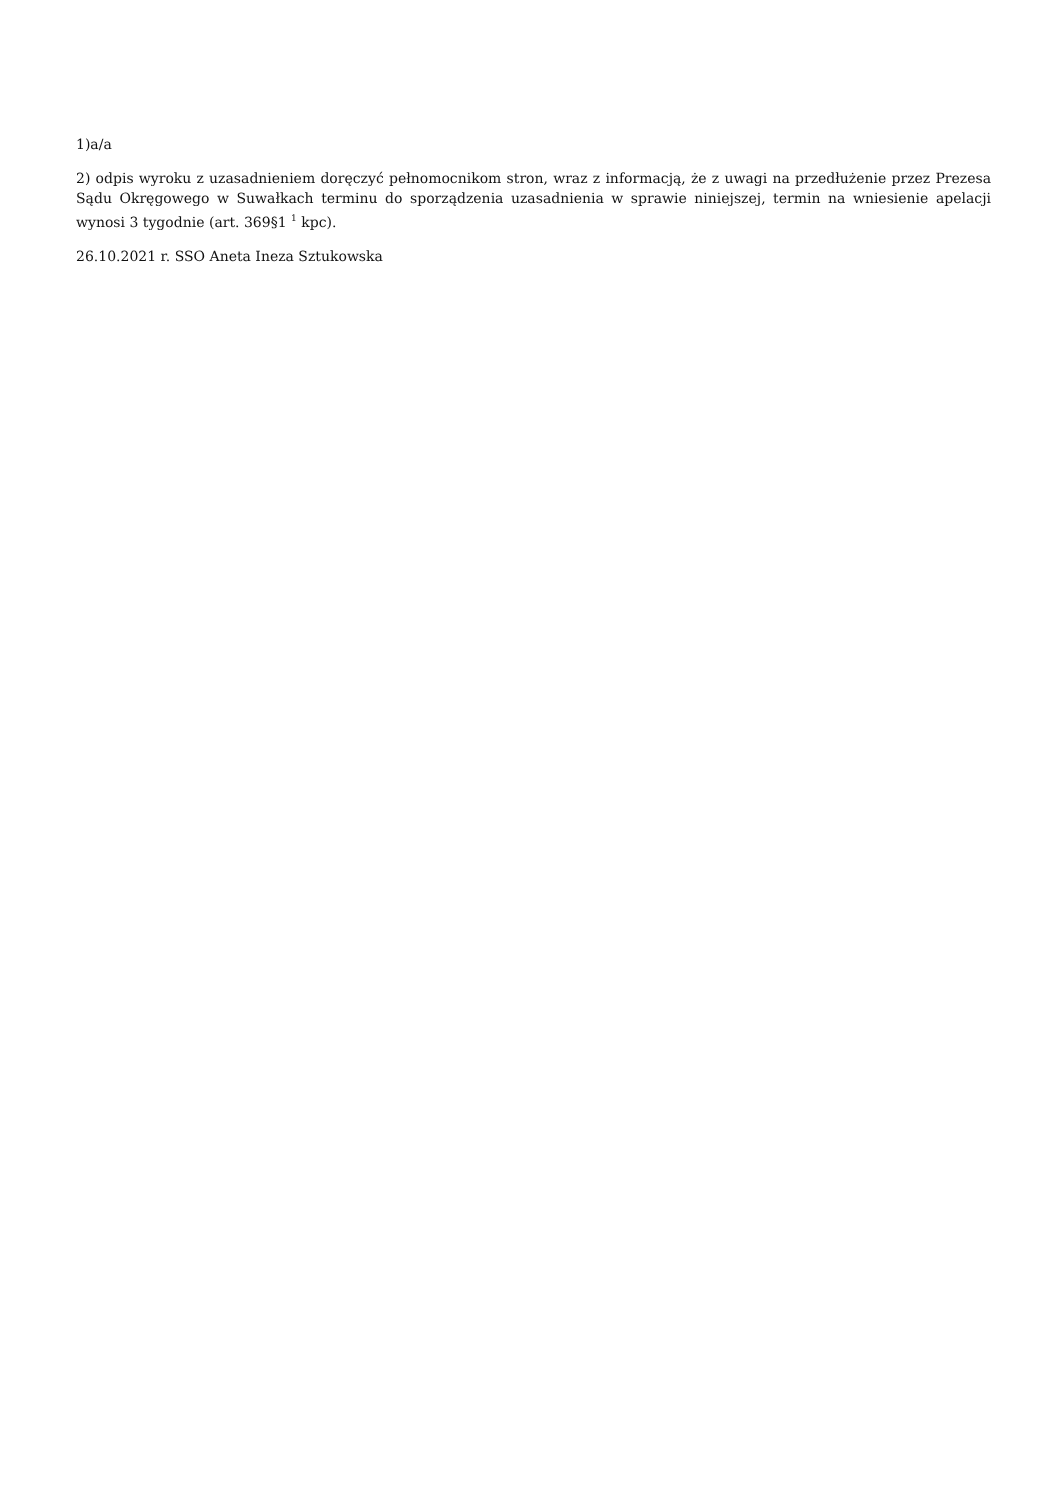1)a/a
2) odpis wyroku z uzasadnieniem doręczyć pełnomocnikom stron, wraz z informacją, że z uwagi na przedłużenie przez Prezesa Sądu Okręgowego w Suwałkach terminu do sporządzenia uzasadnienia w sprawie niniejszej, termin na wniesienie apelacji wynosi 3 tygodnie (art. 369§1 <sup>1</sup> kpc).
26.10.2021 r. SSO Aneta Ineza Sztukowska